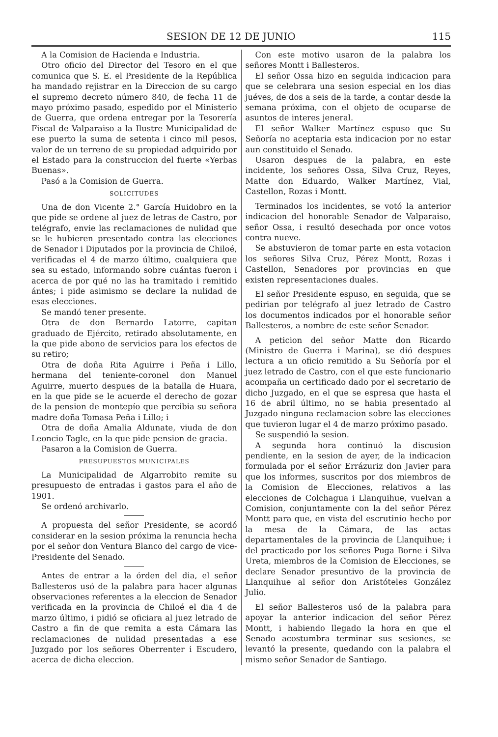SESION DE 12 DE JUNIO 115
A la Comision de Hacienda e Industria.
Otro oficio del Director del Tesoro en el que comunica que S. E. el Presidente de la República ha mandado rejistrar en la Direccion de su cargo el supremo decreto número 840, de fecha 11 de mayo próximo pasado, espedido por el Ministerio de Guerra, que ordena entregar por la Tesorería Fiscal de Valparaiso a la Ilustre Municipalidad de ese puerto la suma de setenta i cinco mil pesos, valor de un terreno de su propiedad adquirido por el Estado para la construccion del fuerte «Yerbas Buenas».
Pasó a la Comision de Guerra.
SOLICITUDES
Una de don Vicente 2.° García Huidobro en la que pide se ordene al juez de letras de Castro, por telégrafo, envie las reclamaciones de nulidad que se le hubieren presentado contra las elecciones de Senador i Diputados por la provincia de Chiloé, verificadas el 4 de marzo último, cualquiera que sea su estado, informando sobre cuántas fueron i acerca de por qué no las ha tramitado i remitido ántes; i pide asimismo se declare la nulidad de esas elecciones.
Se mandó tener presente.
Otra de don Bernardo Latorre, capitan graduado de Ejército, retirado absolutamente, en la que pide abono de servicios para los efectos de su retiro;
Otra de doña Rita Aguirre i Peña i Lillo, hermana del teniente-coronel don Manuel Aguirre, muerto despues de la batalla de Huara, en la que pide se le acuerde el derecho de gozar de la pension de montepío que percibia su señora madre doña Tomasa Peña i Lillo; i
Otra de doña Amalia Aldunate, viuda de don Leoncio Tagle, en la que pide pension de gracia.
Pasaron a la Comision de Guerra.
PRESUPUESTOS MUNICIPALES
La Municipalidad de Algarrobito remite su presupuesto de entradas i gastos para el año de 1901.
Se ordenó archivarlo.
A propuesta del señor Presidente, se acordó considerar en la sesion próxima la renuncia hecha por el señor don Ventura Blanco del cargo de vice-Presidente del Senado.
Antes de entrar a la órden del dia, el señor Ballesteros usó de la palabra para hacer algunas observaciones referentes a la eleccion de Senador verificada en la provincia de Chiloé el dia 4 de marzo último, i pidió se oficiara al juez letrado de Castro a fin de que remita a esta Cámara las reclamaciones de nulidad presentadas a ese Juzgado por los señores Oberrenter i Escudero, acerca de dicha eleccion.
Con este motivo usaron de la palabra los señores Montt i Ballesteros.
El señor Ossa hizo en seguida indicacion para que se celebrara una sesion especial en los dias juéves, de dos a seis de la tarde, a contar desde la semana próxima, con el objeto de ocuparse de asuntos de interes jeneral.
El señor Walker Martínez espuso que Su Señoría no aceptaria esta indicacion por no estar aun constituido el Senado.
Usaron despues de la palabra, en este incidente, los señores Ossa, Silva Cruz, Reyes, Matte don Eduardo, Walker Martínez, Vial, Castellon, Rozas i Montt.
Terminados los incidentes, se votó la anterior indicacion del honorable Senador de Valparaiso, señor Ossa, i resultó desechada por once votos contra nueve.
Se abstuvieron de tomar parte en esta votacion los señores Silva Cruz, Pérez Montt, Rozas i Castellon, Senadores por provincias en que existen representaciones duales.
El señor Presidente espuso, en seguida, que se pedirian por telégrafo al juez letrado de Castro los documentos indicados por el honorable señor Ballesteros, a nombre de este señor Senador.
A peticion del señor Matte don Ricardo (Ministro de Guerra i Marina), se dió despues lectura a un oficio remitido a Su Señoría por el juez letrado de Castro, con el que este funcionario acompaña un certificado dado por el secretario de dicho Juzgado, en el que se espresa que hasta el 16 de abril último, no se habia presentado al Juzgado ninguna reclamacion sobre las elecciones que tuvieron lugar el 4 de marzo próximo pasado.
Se suspendió la sesion.
A segunda hora continuó la discusion pendiente, en la sesion de ayer, de la indicacion formulada por el señor Errázuriz don Javier para que los informes, suscritos por dos miembros de la Comision de Elecciones, relativos a las elecciones de Colchagua i Llanquihue, vuelvan a Comision, conjuntamente con la del señor Pérez Montt para que, en vista del escrutinio hecho por la mesa de la Cámara, de las actas departamentales de la provincia de Llanquihue; i del practicado por los señores Puga Borne i Silva Ureta, miembros de la Comision de Elecciones, se declare Senador presuntivo de la provincia de Llanquihue al señor don Aristóteles González Julio.
El señor Ballesteros usó de la palabra para apoyar la anterior indicacion del señor Pérez Montt, i habiendo llegado la hora en que el Senado acostumbra terminar sus sesiones, se levantó la presente, quedando con la palabra el mismo señor Senador de Santiago.